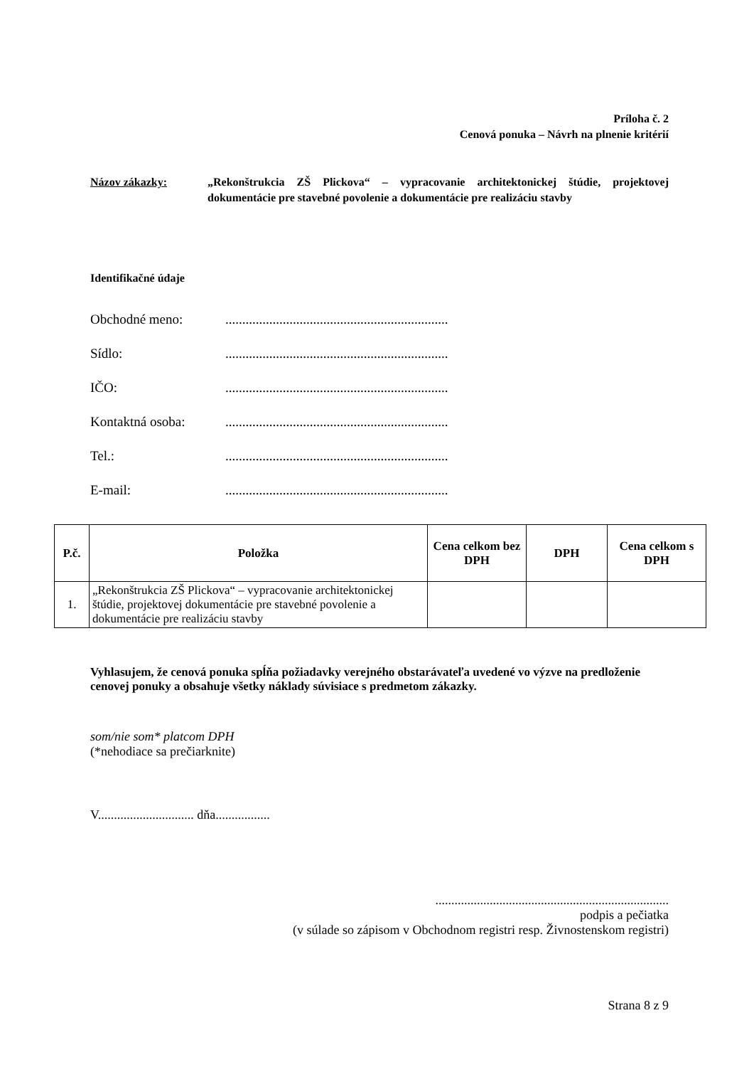Príloha č. 2
Cenová ponuka – Návrh na plnenie kritérií
Názov zákazky: „Rekonštrukcia ZŠ Plickova“ – vypracovanie architektonickej štúdie, projektovej dokumentácie pre stavebné povolenie a dokumentácie pre realizáciu stavby
Identifikačné údaje
Obchodné meno:..................................................................
Sídlo:..................................................................
IČO:..................................................................
Kontaktná osoba:..................................................................
Tel.:..................................................................
E-mail:..................................................................
| P.č. | Položka | Cena celkom bez DPH | DPH | Cena celkom s DPH |
| --- | --- | --- | --- | --- |
| 1. | „Rekonštrukcia ZŠ Plickova“ – vypracovanie architektonickej štúdie, projektovej dokumentácie pre stavebné povolenie a dokumentácie pre realizáciu stavby | | | |
Vyhlasujem, že cenová ponuka spĺňa požiadavky verejného obstarávateľa uvedené vo výzve na predloženie cenovej ponuky a obsahuje všetky náklady súvisiace s predmetom zákazky.
som/nie som* platcom DPH
(*nehodiace sa prečiarknite)
V.............................. dňa.................
.........................................................................
podpis a pečiatka
(v súlade so zápisom v Obchodnom registri resp. Živnostenskom registri)
Strana 8 z 9